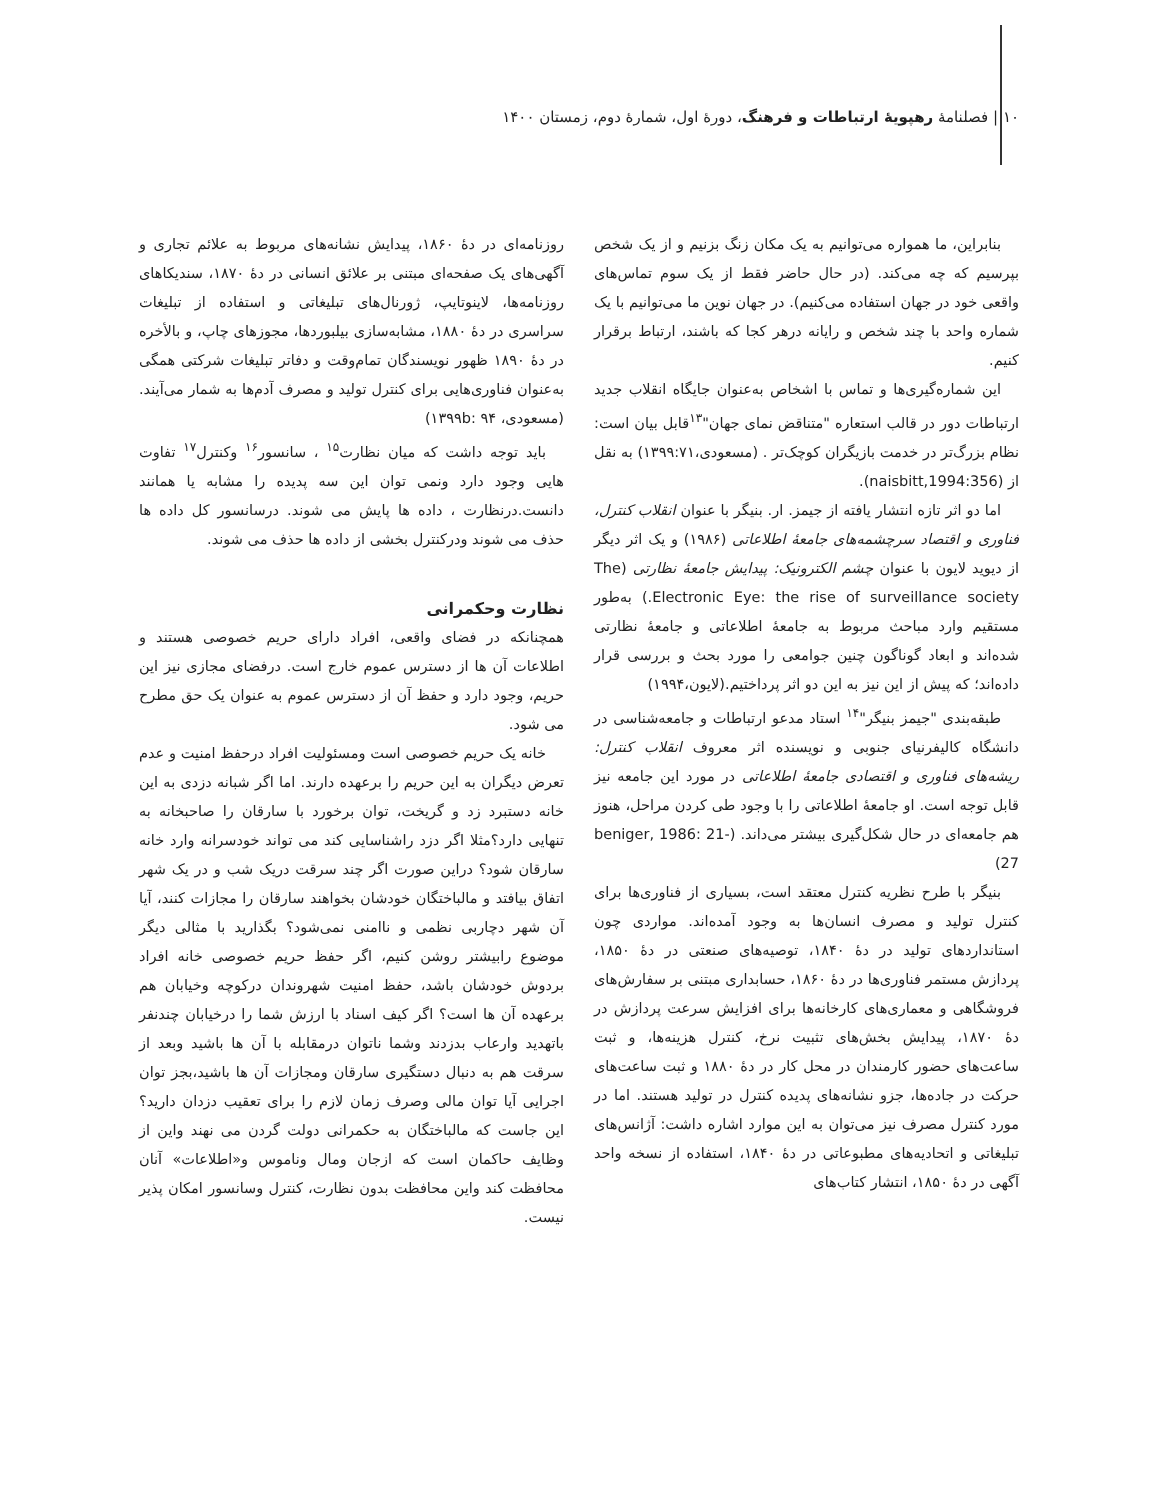۱۰ | فصلنامهٔ رهپویهٔ ارتباطات و فرهنگ، دورهٔ اول، شمارهٔ دوم، زمستان ۱۴۰۰
بنابراین، ما همواره می‌توانیم به یک مکان زنگ بزنیم و از یک شخص بپرسیم که چه می‌کند. (در حال حاضر فقط از یک سوم تماس‌های واقعی خود در جهان استفاده می‌کنیم). در جهان نوین ما می‌توانیم با یک شماره واحد با چند شخص و رایانه درهر کجا که باشند، ارتباط برقرار کنیم.
این شماره‌گیری‌ها و تماس با اشخاص به‌عنوان جایگاه انقلاب جدید ارتباطات دور در قالب استعاره "متناقض نمای جهان"<sup>۱۳</sup>قابل بیان است: نظام بزرگ‌تر در خدمت بازیگران کوچک‌تر . (مسعودی،۱۳۹۹:۷۱) به نقل از (naisbitt,1994:356).
اما دو اثر تازه انتشار یافته از جیمز. ار. بنیگر با عنوان انقلاب کنترل، فناوری و اقتصاد سرچشمه‌های جامعهٔ اطلاعاتی (۱۹۸۶) و یک اثر دیگر از دیوید لایون با عنوان چشم الکترونیک: پیدایش جامعهٔ نظارتی (The Electronic Eye: the rise of surveillance society.) به‌طور مستقیم وارد مباحث مربوط به جامعهٔ اطلاعاتی و جامعهٔ نظارتی شده‌اند و ابعاد گوناگون چنین جوامعی را مورد بحث و بررسی قرار داده‌اند؛ که پیش از این نیز به این دو اثر پرداختیم.(لایون،۱۹۹۴)
طبقه‌بندی "جیمز بنیگر"<sup>۱۴</sup> استاد مدعو ارتباطات و جامعه‌شناسی در دانشگاه کالیفرنیای جنوبی و نویسنده اثر معروف انقلاب کنترل: ریشه‌های فناوری و اقتصادی جامعهٔ اطلاعاتی در مورد این جامعه نیز قابل توجه است. او جامعهٔ اطلاعاتی را با وجود طی کردن مراحل، هنوز هم جامعه‌ای در حال شکل‌گیری بیشتر می‌داند. (beniger, 1986: 21-27)
بنیگر با طرح نظریه کنترل معتقد است، بسیاری از فناوری‌ها برای کنترل تولید و مصرف انسان‌ها به وجود آمده‌اند. مواردی چون استانداردهای تولید در دهٔ ۱۸۴۰، توصیه‌های صنعتی در دهٔ ۱۸۵۰، پردازش مستمر فناوری‌ها در دهٔ ۱۸۶۰، حسابداری مبتنی بر سفارش‌های فروشگاهی و معماری‌های کارخانه‌ها برای افزایش سرعت پردازش در دهٔ ۱۸۷۰، پیدایش بخش‌های تثبیت نرخ، کنترل هزینه‌ها، و ثبت ساعت‌های حضور کارمندان در محل کار در دهٔ ۱۸۸۰ و ثبت ساعت‌های حرکت در جاده‌ها، جزو نشانه‌های پدیده کنترل در تولید هستند. اما در مورد کنترل مصرف نیز می‌توان به این موارد اشاره داشت: آژانس‌های تبلیغاتی و اتحادیه‌های مطبوعاتی در دهٔ ۱۸۴۰، استفاده از نسخه واحد آگهی در دهٔ ۱۸۵۰، انتشار کتاب‌های
روزنامه‌ای در دهٔ ۱۸۶۰، پیدایش نشانه‌های مربوط به علائم تجاری و آگهی‌های یک صفحه‌ای مبتنی بر علائق انسانی در دهٔ ۱۸۷۰، سندیکاهای روزنامه‌ها، لاینوتایپ، ژورنال‌های تبلیغاتی و استفاده از تبلیغات سراسری در دهٔ ۱۸۸۰، مشابه‌سازی بیلبوردها، مجوزهای چاپ، و بالأخره در دهٔ ۱۸۹۰ ظهور نویسندگان تمام‌وقت و دفاتر تبلیغات شرکتی همگی به‌عنوان فناوری‌هایی برای کنترل تولید و مصرف آدم‌ها به شمار می‌آیند. (مسعودی، ۱۳۹۹b: ۹۴)
باید توجه داشت که میان نظارت<sup>۱۵</sup> ، سانسور<sup>۱۶</sup> وکنترل<sup>۱۷</sup> تفاوت هایی وجود دارد ونمی توان این سه پدیده را مشابه یا همانند دانست.درنظارت ، داده ها پایش می شوند. درسانسور کل داده ها حذف می شوند ودرکنترل بخشی از داده ها حذف می شوند.
نظارت وحکمرانی
همچنانکه در فضای واقعی، افراد دارای حریم خصوصی هستند و اطلاعات آن ها از دسترس عموم خارج است. درفضای مجازی نیز این حریم، وجود دارد و حفظ آن از دسترس عموم به عنوان یک حق مطرح می شود.
خانه یک حریم خصوصی است ومسئولیت افراد درحفظ امنیت و عدم تعرض دیگران به این حریم را برعهده دارند. اما اگر شبانه دزدی به این خانه دستبرد زد و گریخت، توان برخورد با سارقان را صاحبخانه به تنهایی دارد؟مثلا اگر دزد راشناسایی کند می تواند خودسرانه وارد خانه سارقان شود؟ دراین صورت اگر چند سرقت دریک شب و در یک شهر اتفاق بیافتد و مالباختگان خودشان بخواهند سارقان را مجازات کنند، آیا آن شهر دچاربی نظمی و ناامنی نمی‌شود؟ بگذارید با مثالی دیگر موضوع رابیشتر روشن کنیم، اگر حفظ حریم خصوصی خانه افراد بردوش خودشان باشد، حفظ امنیت شهروندان درکوچه وخیابان هم برعهده آن ها است؟ اگر کیف اسناد با ارزش شما را درخیابان چندنفر باتهدید وارعاب بدزدند وشما ناتوان درمقابله با آن ها باشید وبعد از سرقت هم به دنبال دستگیری سارقان ومجازات آن ها باشید،بجز توان اجرایی آیا توان مالی وصرف زمان لازم را برای تعقیب دزدان دارید؟ این جاست که مالباختگان به حکمرانی دولت گردن می نهند واین از وظایف حاکمان است که ازجان ومال وناموس و«اطلاعات» آنان محافظت کند واین محافظت بدون نظارت، کنترل وسانسور امکان پذیر نیست.